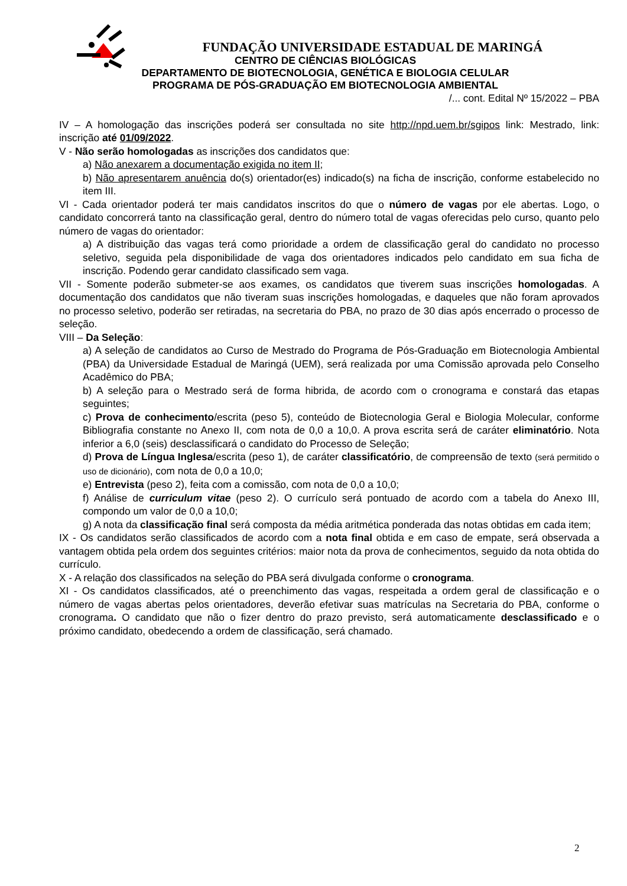FUNDAÇÃO UNIVERSIDADE ESTADUAL DE MARINGÁ
CENTRO DE CIÊNCIAS BIOLÓGICAS
DEPARTAMENTO DE BIOTECNOLOGIA, GENÉTICA E BIOLOGIA CELULAR
PROGRAMA DE PÓS-GRADUAÇÃO EM BIOTECNOLOGIA AMBIENTAL
/... cont. Edital Nº 15/2022 – PBA
IV – A homologação das inscrições poderá ser consultada no site http://npd.uem.br/sgipos link: Mestrado, link: inscrição até 01/09/2022.
V - Não serão homologadas as inscrições dos candidatos que:
a) Não anexarem a documentação exigida no item II;
b) Não apresentarem anuência do(s) orientador(es) indicado(s) na ficha de inscrição, conforme estabelecido no item III.
VI - Cada orientador poderá ter mais candidatos inscritos do que o número de vagas por ele abertas. Logo, o candidato concorrerá tanto na classificação geral, dentro do número total de vagas oferecidas pelo curso, quanto pelo número de vagas do orientador:
a) A distribuição das vagas terá como prioridade a ordem de classificação geral do candidato no processo seletivo, seguida pela disponibilidade de vaga dos orientadores indicados pelo candidato em sua ficha de inscrição. Podendo gerar candidato classificado sem vaga.
VII - Somente poderão submeter-se aos exames, os candidatos que tiverem suas inscrições homologadas. A documentação dos candidatos que não tiveram suas inscrições homologadas, e daqueles que não foram aprovados no processo seletivo, poderão ser retiradas, na secretaria do PBA, no prazo de 30 dias após encerrado o processo de seleção.
VIII – Da Seleção:
a) A seleção de candidatos ao Curso de Mestrado do Programa de Pós-Graduação em Biotecnologia Ambiental (PBA) da Universidade Estadual de Maringá (UEM), será realizada por uma Comissão aprovada pelo Conselho Acadêmico do PBA;
b) A seleção para o Mestrado será de forma hibrida, de acordo com o cronograma e constará das etapas seguintes;
c) Prova de conhecimento/escrita (peso 5), conteúdo de Biotecnologia Geral e Biologia Molecular, conforme Bibliografia constante no Anexo II, com nota de 0,0 a 10,0. A prova escrita será de caráter eliminatório. Nota inferior a 6,0 (seis) desclassificará o candidato do Processo de Seleção;
d) Prova de Língua Inglesa/escrita (peso 1), de caráter classificatório, de compreensão de texto (será permitido o uso de dicionário), com nota de 0,0 a 10,0;
e) Entrevista (peso 2), feita com a comissão, com nota de 0,0 a 10,0;
f) Análise de curriculum vitae (peso 2). O currículo será pontuado de acordo com a tabela do Anexo III, compondo um valor de 0,0 a 10,0;
g) A nota da classificação final será composta da média aritmética ponderada das notas obtidas em cada item;
IX - Os candidatos serão classificados de acordo com a nota final obtida e em caso de empate, será observada a vantagem obtida pela ordem dos seguintes critérios: maior nota da prova de conhecimentos, seguido da nota obtida do currículo.
X - A relação dos classificados na seleção do PBA será divulgada conforme o cronograma.
XI - Os candidatos classificados, até o preenchimento das vagas, respeitada a ordem geral de classificação e o número de vagas abertas pelos orientadores, deverão efetivar suas matrículas na Secretaria do PBA, conforme o cronograma. O candidato que não o fizer dentro do prazo previsto, será automaticamente desclassificado e o próximo candidato, obedecendo a ordem de classificação, será chamado.
2